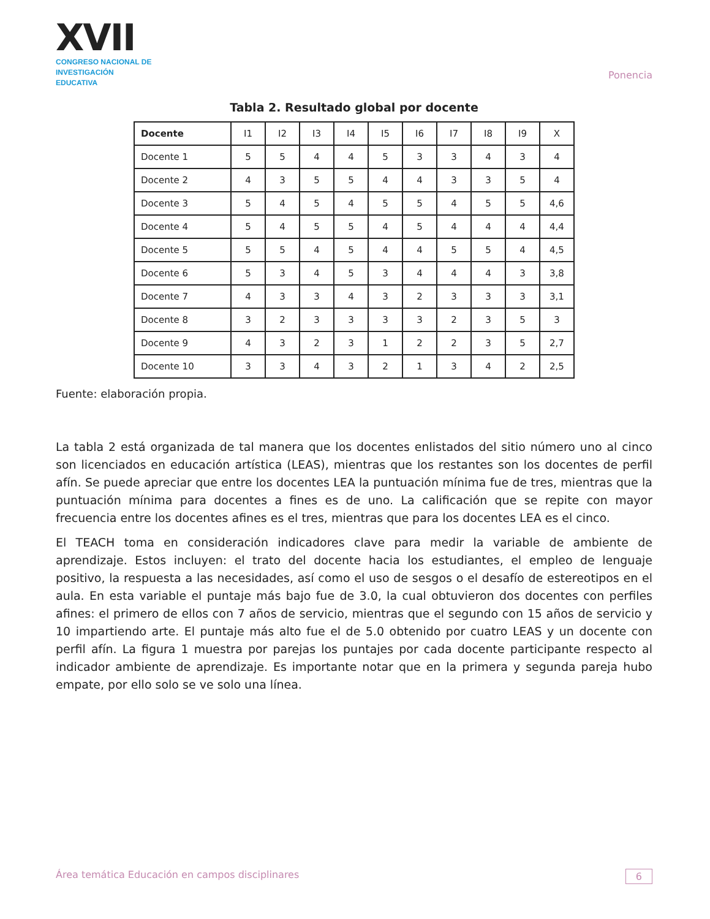XVII
CONGRESO NACIONAL DE
INVESTIGACIÓN EDUCATIVA
Ponencia
Tabla 2. Resultado global por docente
| Docente | I1 | I2 | I3 | I4 | I5 | I6 | I7 | I8 | I9 | X |
| --- | --- | --- | --- | --- | --- | --- | --- | --- | --- | --- |
| Docente 1 | 5 | 5 | 4 | 4 | 5 | 3 | 3 | 4 | 3 | 4 |
| Docente 2 | 4 | 3 | 5 | 5 | 4 | 4 | 3 | 3 | 5 | 4 |
| Docente 3 | 5 | 4 | 5 | 4 | 5 | 5 | 4 | 5 | 5 | 4,6 |
| Docente 4 | 5 | 4 | 5 | 5 | 4 | 5 | 4 | 4 | 4 | 4,4 |
| Docente 5 | 5 | 5 | 4 | 5 | 4 | 4 | 5 | 5 | 4 | 4,5 |
| Docente 6 | 5 | 3 | 4 | 5 | 3 | 4 | 4 | 4 | 3 | 3,8 |
| Docente 7 | 4 | 3 | 3 | 4 | 3 | 2 | 3 | 3 | 3 | 3,1 |
| Docente 8 | 3 | 2 | 3 | 3 | 3 | 3 | 2 | 3 | 5 | 3 |
| Docente 9 | 4 | 3 | 2 | 3 | 1 | 2 | 2 | 3 | 5 | 2,7 |
| Docente 10 | 3 | 3 | 4 | 3 | 2 | 1 | 3 | 4 | 2 | 2,5 |
Fuente: elaboración propia.
La tabla 2 está organizada de tal manera que los docentes enlistados del sitio número uno al cinco son licenciados en educación artística (LEAS), mientras que los restantes son los docentes de perfil afín. Se puede apreciar que entre los docentes LEA la puntuación mínima fue de tres, mientras que la puntuación mínima para docentes a fines es de uno. La calificación que se repite con mayor frecuencia entre los docentes afines es el tres, mientras que para los docentes LEA es el cinco.
El TEACH toma en consideración indicadores clave para medir la variable de ambiente de aprendizaje. Estos incluyen: el trato del docente hacia los estudiantes, el empleo de lenguaje positivo, la respuesta a las necesidades, así como el uso de sesgos o el desafío de estereotipos en el aula. En esta variable el puntaje más bajo fue de 3.0, la cual obtuvieron dos docentes con perfiles afines: el primero de ellos con 7 años de servicio, mientras que el segundo con 15 años de servicio y 10 impartiendo arte. El puntaje más alto fue el de 5.0 obtenido por cuatro LEAS y un docente con perfil afín. La figura 1 muestra por parejas los puntajes por cada docente participante respecto al indicador ambiente de aprendizaje. Es importante notar que en la primera y segunda pareja hubo empate, por ello solo se ve solo una línea.
Área temática Educación en campos disciplinares 6